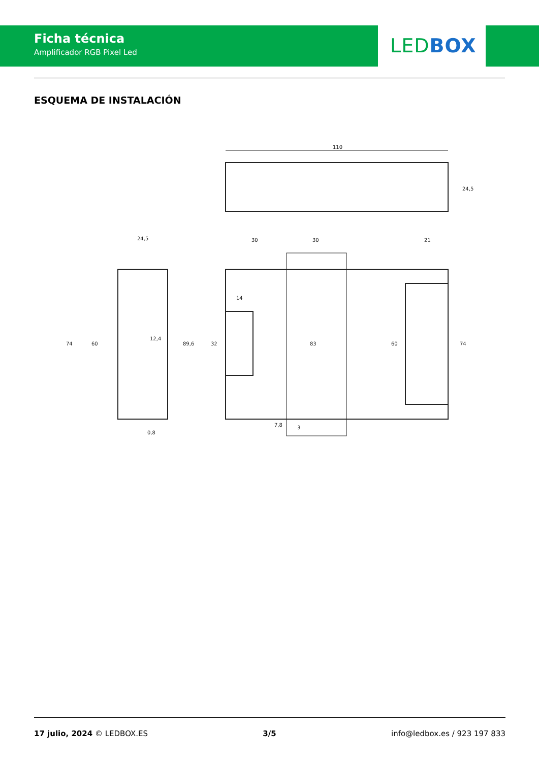Ficha técnica
Amplificador RGB Pixel Led
LED BOX
ESQUEMA DE INSTALACIÓN
110
24,5
24,5
12,4
74
60
89,6
0,8
30
30
21
14
32
83
60
74
7,8
3
17 julio, 2024 © LEDBOX.ES 3/5 info@ledbox.es / 923 197 833